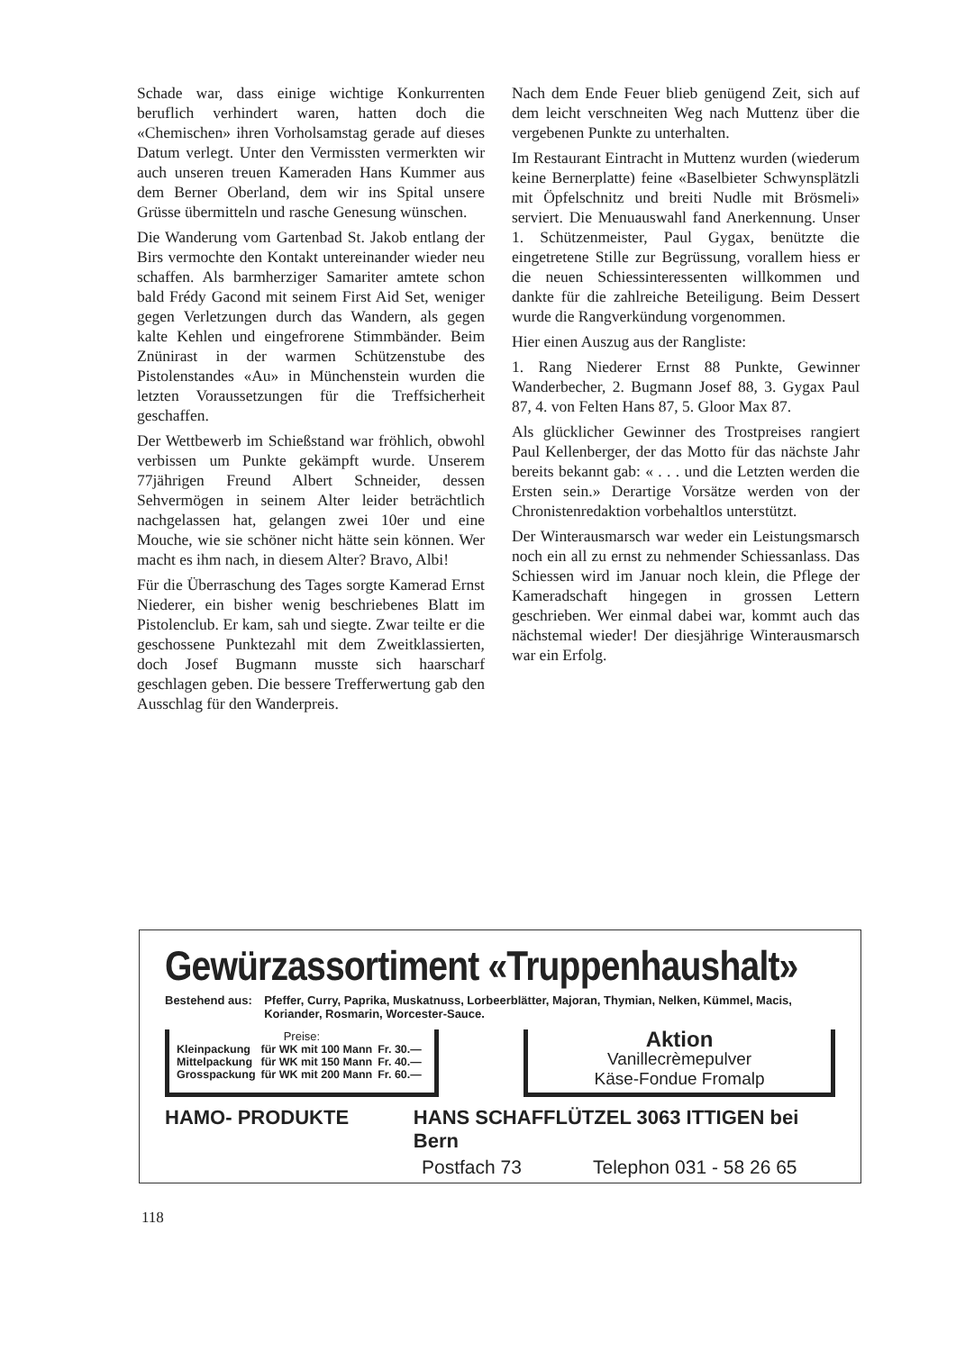Schade war, dass einige wichtige Konkurrenten beruflich verhindert waren, hatten doch die «Chemischen» ihren Vorholsamstag gerade auf dieses Datum verlegt. Unter den Vermissten vermerkten wir auch unseren treuen Kameraden Hans Kummer aus dem Berner Oberland, dem wir ins Spital unsere Grüsse übermitteln und rasche Genesung wünschen.
Die Wanderung vom Gartenbad St. Jakob entlang der Birs vermochte den Kontakt untereinander wieder neu schaffen. Als barmherziger Samariter amtete schon bald Frédy Gacond mit seinem First Aid Set, weniger gegen Verletzungen durch das Wandern, als gegen kalte Kehlen und eingefrorene Stimmbänder. Beim Znünirast in der warmen Schützenstube des Pistolenstandes «Au» in Münchenstein wurden die letzten Voraussetzungen für die Treffsicherheit geschaffen.
Der Wettbewerb im Schießstand war fröhlich, obwohl verbissen um Punkte gekämpft wurde. Unserem 77jährigen Freund Albert Schneider, dessen Sehvermögen in seinem Alter leider beträchtlich nachgelassen hat, gelangen zwei 10er und eine Mouche, wie sie schöner nicht hätte sein können. Wer macht es ihm nach, in diesem Alter? Bravo, Albi!
Für die Überraschung des Tages sorgte Kamerad Ernst Niederer, ein bisher wenig beschriebenes Blatt im Pistolenclub. Er kam, sah und siegte. Zwar teilte er die geschossene Punktezahl mit dem Zweitklassierten, doch Josef Bugmann musste sich haarscharf geschlagen geben. Die bessere Trefferwertung gab den Ausschlag für den Wanderpreis.
Nach dem Ende Feuer blieb genügend Zeit, sich auf dem leicht verschneiten Weg nach Muttenz über die vergebenen Punkte zu unterhalten.
Im Restaurant Eintracht in Muttenz wurden (wiederum keine Bernerplatte) feine «Baselbieter Schwynsplätzli mit Öpfelschnitz und breiti Nudle mit Brösmeli» serviert. Die Menuauswahl fand Anerkennung. Unser 1. Schützenmeister, Paul Gygax, benützte die eingetretene Stille zur Begrüssung, vorallem hiess er die neuen Schiessinteressenten willkommen und dankte für die zahlreiche Beteiligung. Beim Dessert wurde die Rangverkündung vorgenommen.
Hier einen Auszug aus der Rangliste:
1. Rang Niederer Ernst 88 Punkte, Gewinner Wanderbecher, 2. Bugmann Josef 88, 3. Gygax Paul 87, 4. von Felten Hans 87, 5. Gloor Max 87.
Als glücklicher Gewinner des Trostpreises rangiert Paul Kellenberger, der das Motto für das nächste Jahr bereits bekannt gab: « . . . und die Letzten werden die Ersten sein.» Derartige Vorsätze werden von der Chronistenredaktion vorbehaltlos unterstützt.
Der Winterausmarsch war weder ein Leistungsmarsch noch ein all zu ernst zu nehmender Schiessanlass. Das Schiessen wird im Januar noch klein, die Pflege der Kameradschaft hingegen in grossen Lettern geschrieben. Wer einmal dabei war, kommt auch das nächstemal wieder! Der diesjährige Winterausmarsch war ein Erfolg.
Gewürzassortiment «Truppenhaushalt»
Bestehend aus: Pfeffer, Curry, Paprika, Muskatnuss, Lorbeerblätter, Majoran, Thymian, Nelken, Kümmel, Macis, Koriander, Rosmarin, Worcester-Sauce.
Preise:
| Kleinpackung | für WK mit 100 Mann | Fr. 30.— |
| Mittelpackung | für WK mit 150 Mann | Fr. 40.— |
| Grosspackung | für WK mit 200 Mann | Fr. 60.— |
Aktion
Vanillecrèmepulver
Käse-Fondue Fromalp
HAMO- PRODUKTE HANS SCHAFFLÜTZEL 3063 ITTIGEN bei Bern
Postfach 73 Telephon 031 - 58 26 65
118